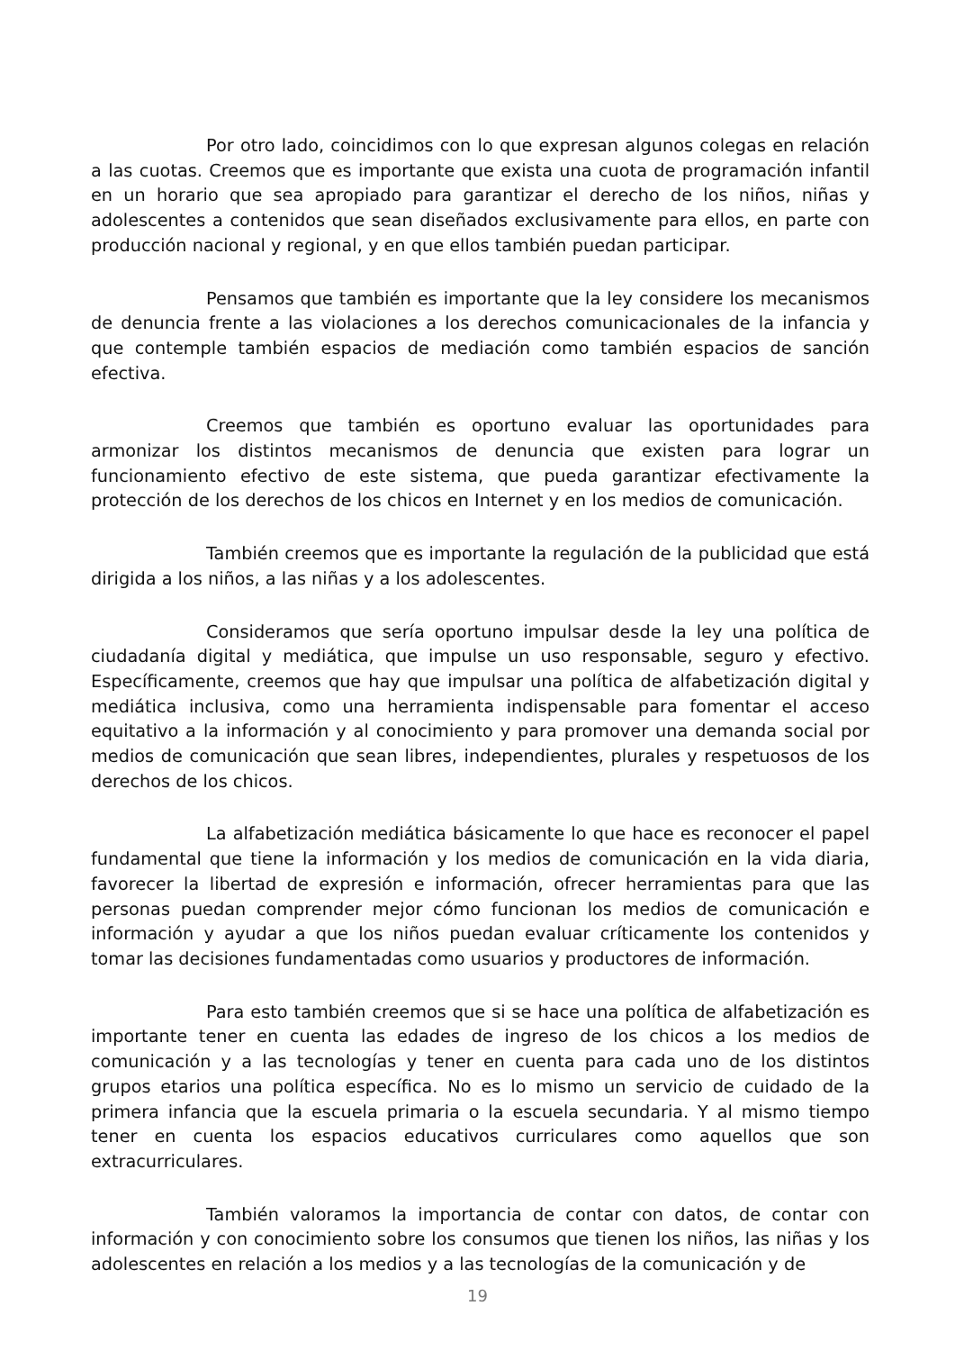Por otro lado, coincidimos con lo que expresan algunos colegas en relación a las cuotas. Creemos que es importante que exista una cuota de programación infantil en un horario que sea apropiado para garantizar el derecho de los niños, niñas y adolescentes a contenidos que sean diseñados exclusivamente para ellos, en parte con producción nacional y regional, y en que ellos también puedan participar.
Pensamos que también es importante que la ley considere los mecanismos de denuncia frente a las violaciones a los derechos comunicacionales de la infancia y que contemple también espacios de mediación como también espacios de sanción efectiva.
Creemos que también es oportuno evaluar las oportunidades para armonizar los distintos mecanismos de denuncia que existen para lograr un funcionamiento efectivo de este sistema, que pueda garantizar efectivamente la protección de los derechos de los chicos en Internet y en los medios de comunicación.
También creemos que es importante la regulación de la publicidad que está dirigida a los niños, a las niñas y a los adolescentes.
Consideramos que sería oportuno impulsar desde la ley una política de ciudadanía digital y mediática, que impulse un uso responsable, seguro y efectivo. Específicamente, creemos que hay que impulsar una política de alfabetización digital y mediática inclusiva, como una herramienta indispensable para fomentar el acceso equitativo a la información y al conocimiento y para promover una demanda social por medios de comunicación que sean libres, independientes, plurales y respetuosos de los derechos de los chicos.
La alfabetización mediática básicamente lo que hace es reconocer el papel fundamental que tiene la información y los medios de comunicación en la vida diaria, favorecer la libertad de expresión e información, ofrecer herramientas para que las personas puedan comprender mejor cómo funcionan los medios de comunicación e información y ayudar a que los niños puedan evaluar críticamente los contenidos y tomar las decisiones fundamentadas como usuarios y productores de información.
Para esto también creemos que si se hace una política de alfabetización es importante tener en cuenta las edades de ingreso de los chicos a los medios de comunicación y a las tecnologías y tener en cuenta para cada uno de los distintos grupos etarios una política específica. No es lo mismo un servicio de cuidado de la primera infancia que la escuela primaria o la escuela secundaria. Y al mismo tiempo tener en cuenta los espacios educativos curriculares como aquellos que son extracurriculares.
También valoramos la importancia de contar con datos, de contar con información y con conocimiento sobre los consumos que tienen los niños, las niñas y los adolescentes en relación a los medios y a las tecnologías de la comunicación y de
19